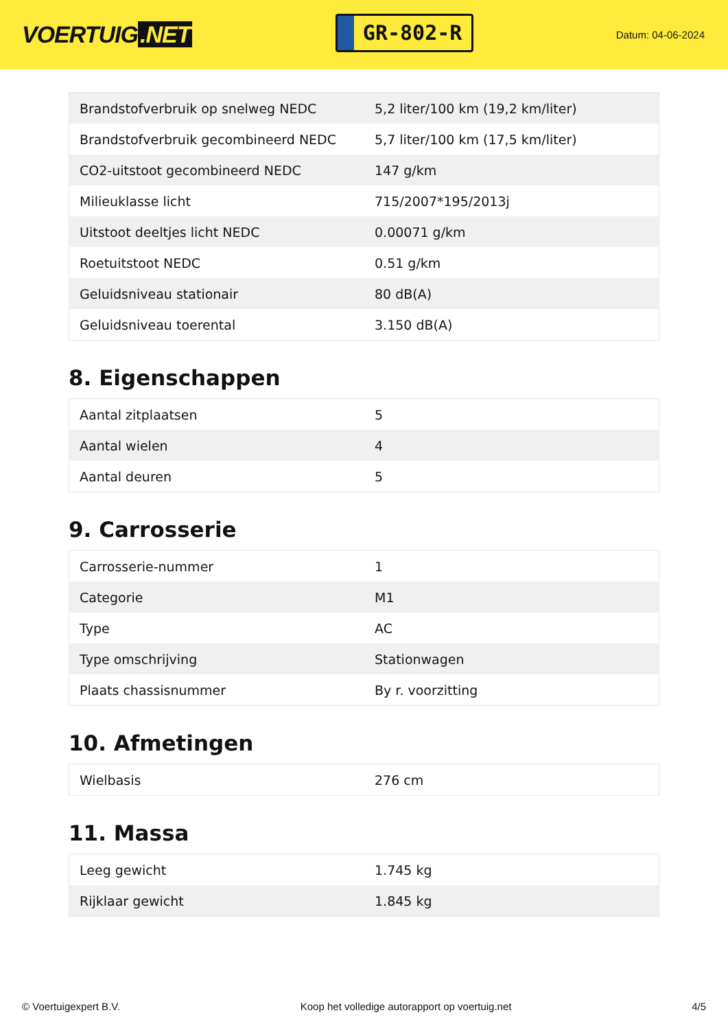VOERTUIG.NET
GR-802-R
Datum: 04-06-2024
| Brandstofverbruik op snelweg NEDC | 5,2 liter/100 km (19,2 km/liter) |
| Brandstofverbruik gecombineerd NEDC | 5,7 liter/100 km (17,5 km/liter) |
| CO2-uitstoot gecombineerd NEDC | 147 g/km |
| Milieuklasse licht | 715/2007*195/2013j |
| Uitstoot deeltjes licht NEDC | 0.00071 g/km |
| Roetuitstoot NEDC | 0.51 g/km |
| Geluidsniveau stationair | 80 dB(A) |
| Geluidsniveau toerental | 3.150 dB(A) |
8. Eigenschappen
| Aantal zitplaatsen | 5 |
| Aantal wielen | 4 |
| Aantal deuren | 5 |
9. Carrosserie
| Carrosserie-nummer | 1 |
| Categorie | M1 |
| Type | AC |
| Type omschrijving | Stationwagen |
| Plaats chassisnummer | By r. voorzitting |
10. Afmetingen
| Wielbasis | 276 cm |
11. Massa
| Leeg gewicht | 1.745 kg |
| Rijklaar gewicht | 1.845 kg |
© Voertuigexpert B.V. Koop het volledige autorapport op voertuig.net 4/5